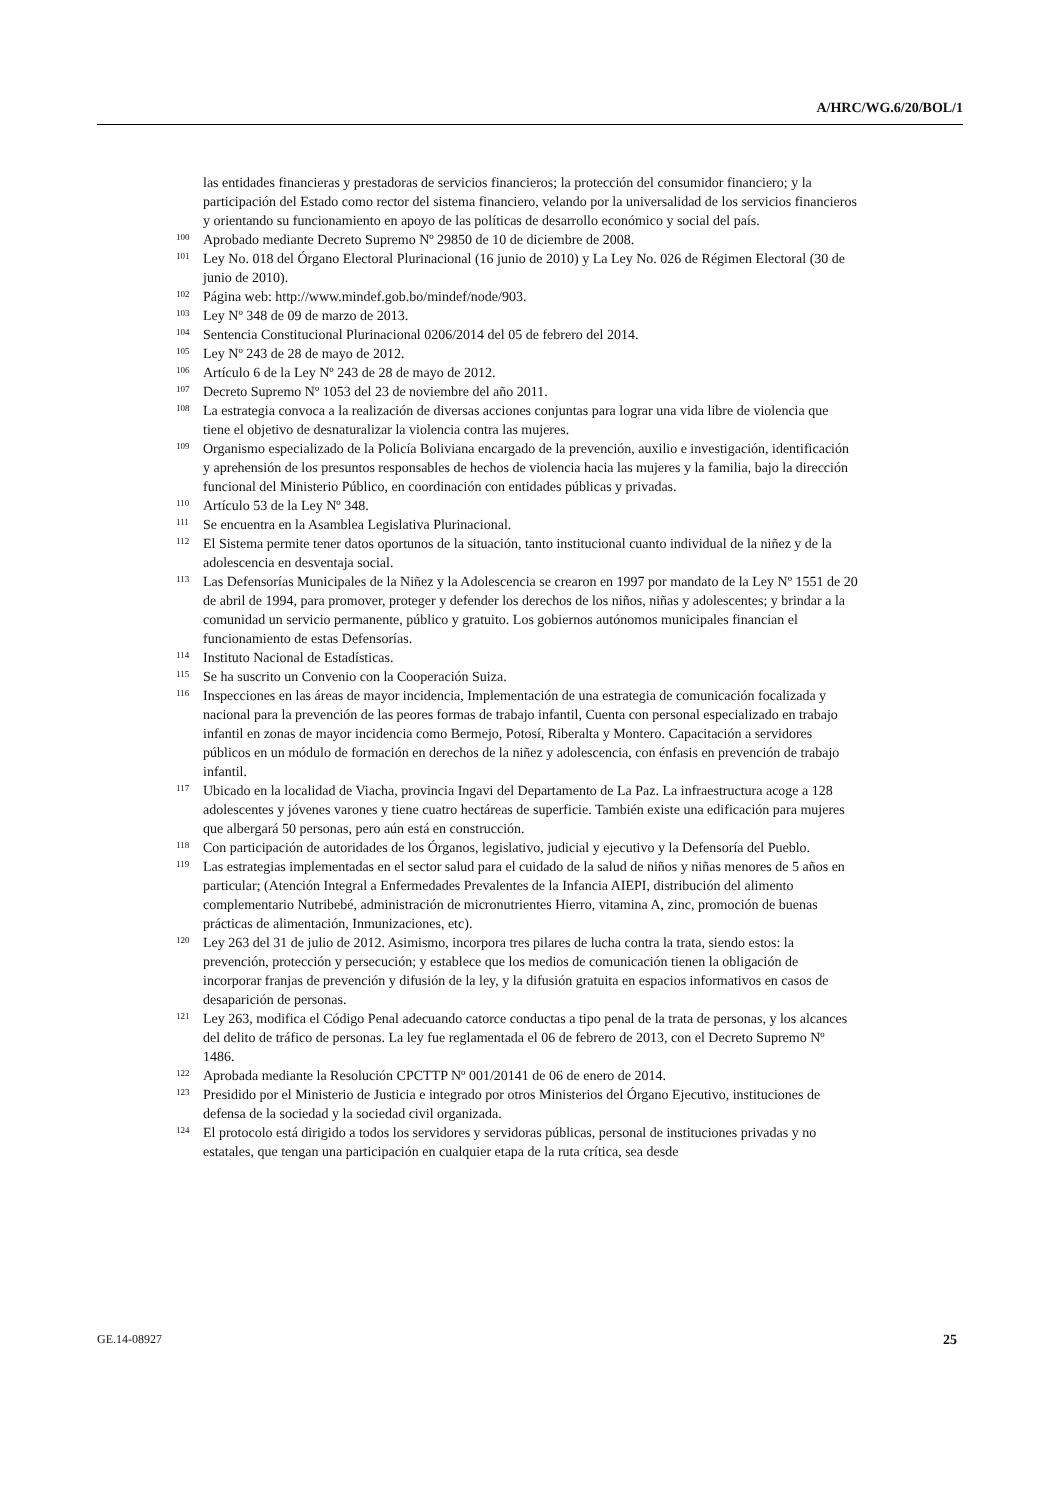A/HRC/WG.6/20/BOL/1
las entidades financieras y prestadoras de servicios financieros; la protección del consumidor financiero; y la participación del Estado como rector del sistema financiero, velando por la universalidad de los servicios financieros y orientando su funcionamiento en apoyo de las políticas de desarrollo económico y social del país.
<sup>100</sup>
Aprobado mediante Decreto Supremo Nº 29850 de 10 de diciembre de 2008.
<sup>101</sup>
Ley No. 018 del Órgano Electoral Plurinacional (16 junio de 2010) y La Ley No. 026 de Régimen Electoral (30 de junio de 2010).
<sup>102</sup>
Página web: http://www.mindef.gob.bo/mindef/node/903.
<sup>103</sup>
Ley Nº 348 de 09 de marzo de 2013.
<sup>104</sup>
Sentencia Constitucional Plurinacional 0206/2014 del 05 de febrero del 2014.
<sup>105</sup>
Ley Nº 243 de 28 de mayo de 2012.
<sup>106</sup>
Artículo 6 de la Ley Nº 243 de 28 de mayo de 2012.
<sup>107</sup>
Decreto Supremo Nº 1053 del 23 de noviembre del año 2011.
<sup>108</sup>
La estrategia convoca a la realización de diversas acciones conjuntas para lograr una vida libre de violencia que tiene el objetivo de desnaturalizar la violencia contra las mujeres.
<sup>109</sup>
Organismo especializado de la Policía Boliviana encargado de la prevención, auxilio e investigación, identificación y aprehensión de los presuntos responsables de hechos de violencia hacia las mujeres y la familia, bajo la dirección funcional del Ministerio Público, en coordinación con entidades públicas y privadas.
<sup>110</sup>
Artículo 53 de la Ley Nº 348.
<sup>111</sup>
Se encuentra en la Asamblea Legislativa Plurinacional.
<sup>112</sup>
El Sistema permite tener datos oportunos de la situación, tanto institucional cuanto individual de la niñez y de la adolescencia en desventaja social.
<sup>113</sup>
Las Defensorías Municipales de la Niñez y la Adolescencia se crearon en 1997 por mandato de la Ley Nº 1551 de 20 de abril de 1994, para promover, proteger y defender los derechos de los niños, niñas y adolescentes; y brindar a la comunidad un servicio permanente, público y gratuito. Los gobiernos autónomos municipales financian el funcionamiento de estas Defensorías.
<sup>114</sup>
Instituto Nacional de Estadísticas.
<sup>115</sup>
Se ha suscrito un Convenio con la Cooperación Suiza.
<sup>116</sup>
Inspecciones en las áreas de mayor incidencia, Implementación de una estrategia de comunicación focalizada y nacional para la prevención de las peores formas de trabajo infantil, Cuenta con personal especializado en trabajo infantil en zonas de mayor incidencia como Bermejo, Potosí, Riberalta y Montero. Capacitación a servidores públicos en un módulo de formación en derechos de la niñez y adolescencia, con énfasis en prevención de trabajo infantil.
<sup>117</sup>
Ubicado en la localidad de Viacha, provincia Ingavi del Departamento de La Paz. La infraestructura acoge a 128 adolescentes y jóvenes varones y tiene cuatro hectáreas de superficie. También existe una edificación para mujeres que albergará 50 personas, pero aún está en construcción.
<sup>118</sup>
Con participación de autoridades de los Órganos, legislativo, judicial y ejecutivo y la Defensoría del Pueblo.
<sup>119</sup>
Las estrategias implementadas en el sector salud para el cuidado de la salud de niños y niñas menores de 5 años en particular; (Atención Integral a Enfermedades Prevalentes de la Infancia AIEPI, distribución del alimento complementario Nutribebé, administración de micronutrientes Hierro, vitamina A, zinc, promoción de buenas prácticas de alimentación, Inmunizaciones, etc).
<sup>120</sup>
Ley 263 del 31 de julio de 2012. Asimismo, incorpora tres pilares de lucha contra la trata, siendo estos: la prevención, protección y persecución; y establece que los medios de comunicación tienen la obligación de incorporar franjas de prevención y difusión de la ley, y la difusión gratuita en espacios informativos en casos de desaparición de personas.
<sup>121</sup>
Ley 263, modifica el Código Penal adecuando catorce conductas a tipo penal de la trata de personas, y los alcances del delito de tráfico de personas. La ley fue reglamentada el 06 de febrero de 2013, con el Decreto Supremo Nº 1486.
<sup>122</sup>
Aprobada mediante la Resolución CPCTTP Nº 001/20141 de 06 de enero de 2014.
<sup>123</sup>
Presidido por el Ministerio de Justicia e integrado por otros Ministerios del Órgano Ejecutivo, instituciones de defensa de la sociedad y la sociedad civil organizada.
<sup>124</sup>
El protocolo está dirigido a todos los servidores y servidoras públicas, personal de instituciones privadas y no estatales, que tengan una participación en cualquier etapa de la ruta crítica, sea desde
GE.14-08927 25